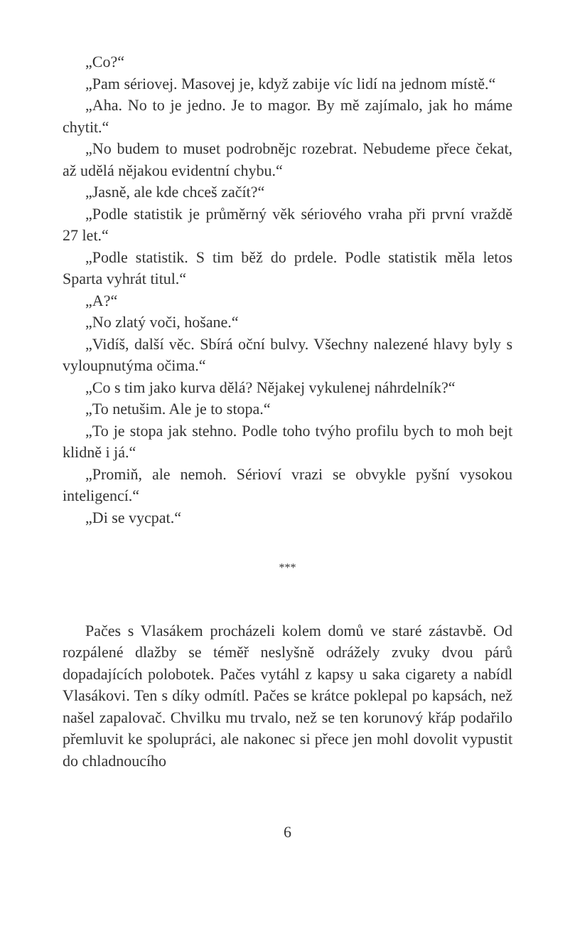„Co?“
„Pam sériovej. Masovej je, když zabije víc lidí na jednom místě.“
„Aha. No to je jedno. Je to magor. By mě zajímalo, jak ho máme chytit.“
„No budem to muset podrobnějc rozebrat. Nebudeme přece čekat, až udělá nějakou evidentní chybu.“
„Jasně, ale kde chceš začít?“
„Podle statistik je průměrný věk sériového vraha při první vraždě 27 let.“
„Podle statistik. S tim běž do prdele. Podle statistik měla letos Sparta vyhrát titul.“
„A?“
„No zlatý voči, hošane.“
„Vidíš, další věc. Sbírá oční bulvy. Všechny nalezené hlavy byly s vyloupnutýma očima.“
„Co s tim jako kurva dělá? Nějakej vykulenej náhrdelník?“
„To netušim. Ale je to stopa.“
„To je stopa jak stehno. Podle toho tvýho profilu bych to moh bejt klidně i já.“
„Promiň, ale nemoh. Sérioví vrazi se obvykle pyšní vysokou inteligencí.“
„Di se vycpat.“
***
Pačes s Vlasákem procházeli kolem domů ve staré zástavbě. Od rozpálené dlažby se téměř neslyšně odrážely zvuky dvou párů dopadajících polobotek. Pačes vytáhl z kapsy u saka cigarety a nabídl Vlasákovi. Ten s díky odmítl. Pačes se krátce poklepal po kapsách, než našel zapalovač. Chvilku mu trvalo, než se ten korunový křáp podařilo přemluvit ke spolupráci, ale nakonec si přece jen mohl dovolit vypustit do chladnoucího
6